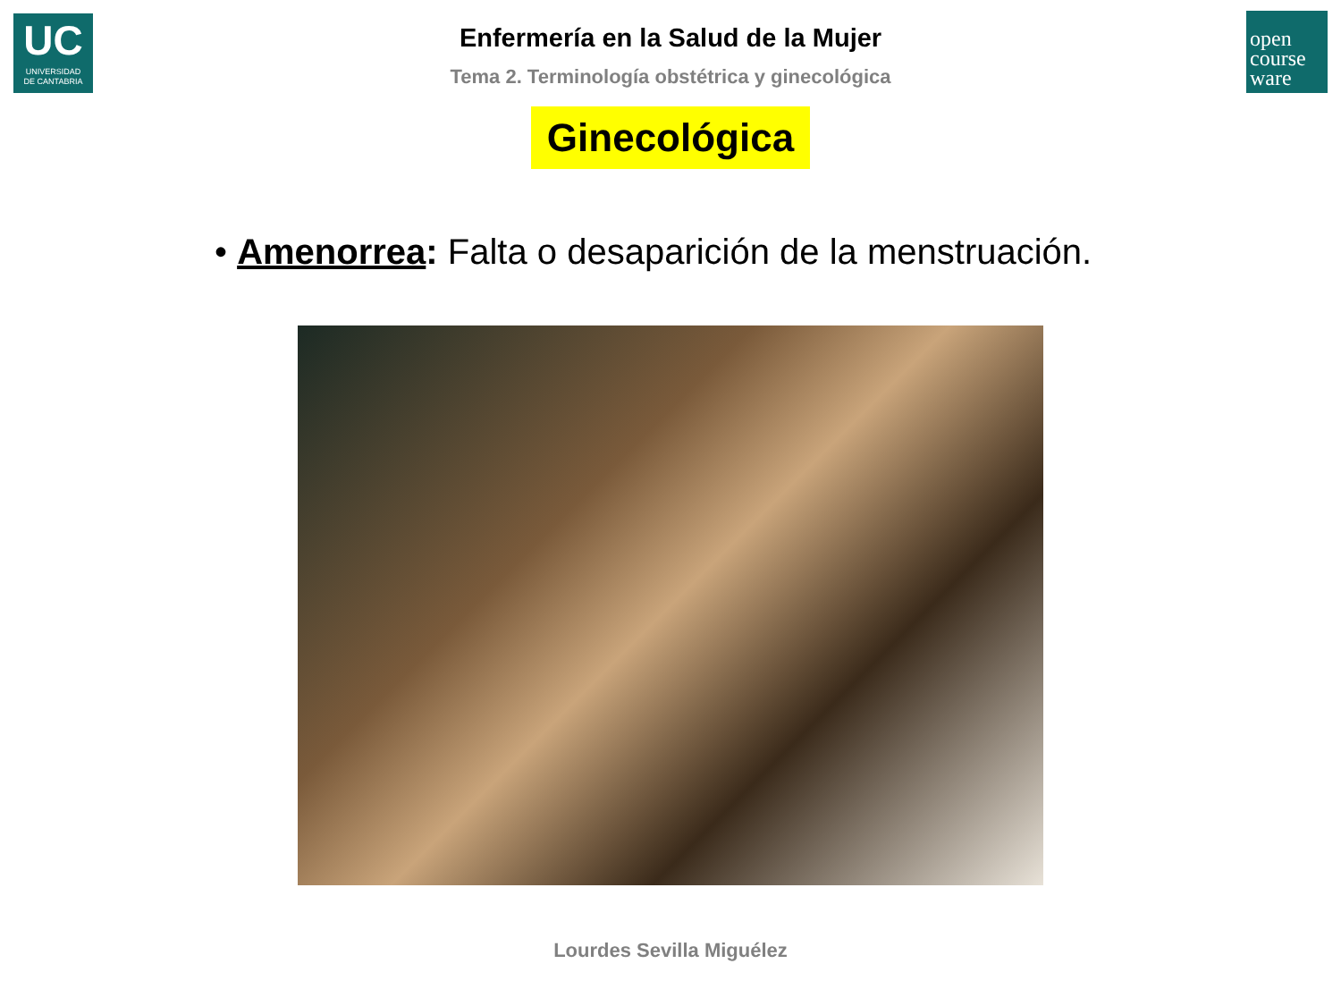UC
UNIVERSIDAD
DE CANTABRIA
open
course
ware
Enfermería en la Salud de la Mujer
Tema 2. Terminología obstétrica y ginecológica
Ginecológica
• Amenorrea: Falta o desaparición de la menstruación.
Lourdes Sevilla Miguélez